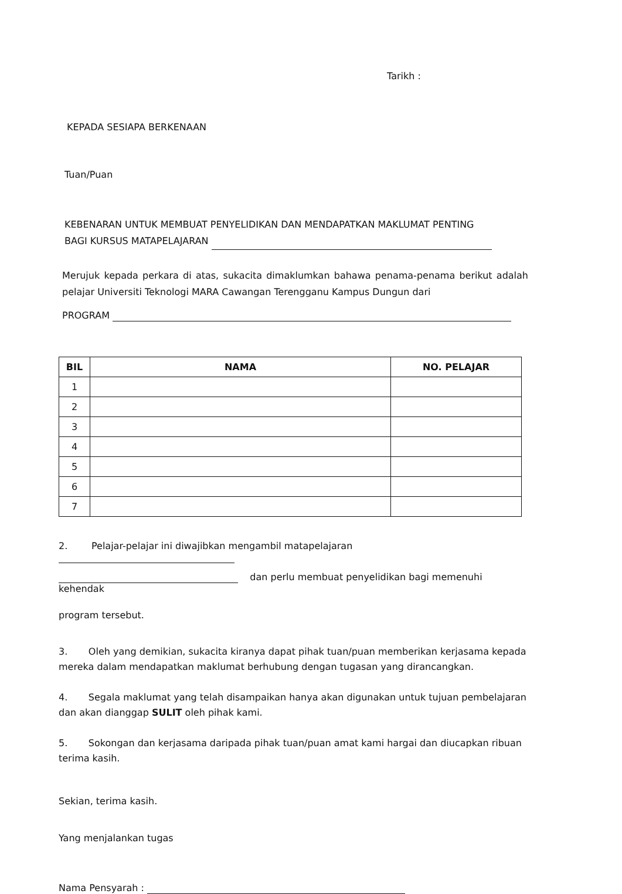Tarikh :
KEPADA SESIAPA BERKENAAN
Tuan/Puan
KEBENARAN UNTUK MEMBUAT PENYELIDIKAN DAN MENDAPATKAN MAKLUMAT PENTING
BAGI KURSUS MATAPELAJARAN
Merujuk kepada perkara di atas, sukacita dimaklumkan bahawa penama-penama berikut adalah pelajar Universiti Teknologi MARA Cawangan Terengganu Kampus Dungun dari
PROGRAM
| BIL | NAMA | NO. PELAJAR |
| --- | --- | --- |
| 1 | | |
| 2 | | |
| 3 | | |
| 4 | | |
| 5 | | |
| 6 | | |
| 7 | | |
2. Pelajar-pelajar ini diwajibkan mengambil matapelajaran
dan perlu membuat penyelidikan bagi memenuhi kehendak
program tersebut.
3. Oleh yang demikian, sukacita kiranya dapat pihak tuan/puan memberikan kerjasama kepada mereka dalam mendapatkan maklumat berhubung dengan tugasan yang dirancangkan.
4. Segala maklumat yang telah disampaikan hanya akan digunakan untuk tujuan pembelajaran dan akan dianggap SULIT oleh pihak kami.
5. Sokongan dan kerjasama daripada pihak tuan/puan amat kami hargai dan diucapkan ribuan terima kasih.
Sekian, terima kasih.
Yang menjalankan tugas
Nama Pensyarah :